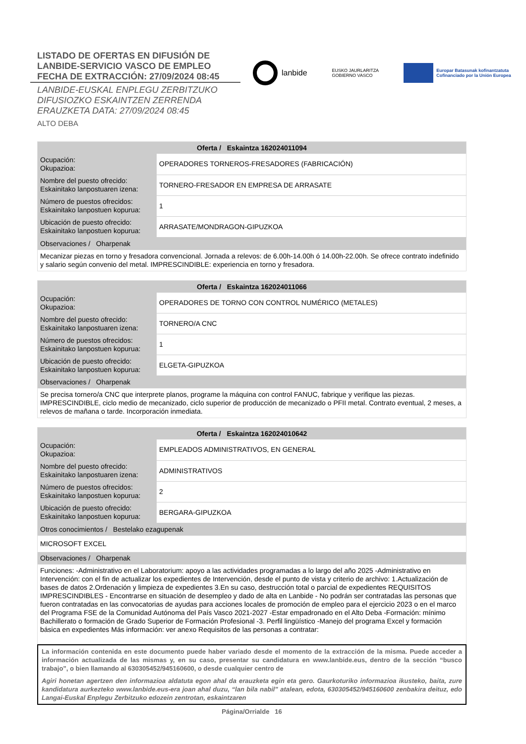LISTADO DE OFERTAS EN DIFUSIÓN DE
LANBIDE-SERVICIO VASCO DE EMPLEO
FECHA DE EXTRACCIÓN: 27/09/2024 08:45
LANBIDE-EUSKAL ENPLEGU ZERBITZUKO
DIFUSIOZKO ESKAINTZEN ZERRENDA
ERAUZKETA DATA: 27/09/2024 08:45
ALTO DEBA
lanbide
EUSKO JAURLARITZA
GOBIERNO VASCO
Europar Batasunak kofinantzatuta
Cofinanciado por la Unión Europea
| Oferta / Eskaintza 162024011094 | |
| --- | --- |
| Ocupación: Okupazioa: | OPERADORES TORNEROS-FRESADORES (FABRICACIÓN) |
| Nombre del puesto ofrecido: Eskainitako lanpostuaren izena: | TORNERO-FRESADOR EN EMPRESA DE ARRASATE |
| Número de puestos ofrecidos: Eskainitako lanpostuen kopurua: | 1 |
| Ubicación de puesto ofrecido: Eskainitako lanpostuen kopurua: | ARRASATE/MONDRAGON-GIPUZKOA |
| Observaciones / Oharpenak | |
| Mecanizar piezas en torno y fresadora convencional. Jornada a relevos: de 6.00h-14.00h ó 14.00h-22.00h. Se ofrece contrato indefinido y salario según convenio del metal. IMPRESCINDIBLE: experiencia en torno y fresadora. | |
| Oferta / Eskaintza 162024011066 | |
| --- | --- |
| Ocupación: Okupazioa: | OPERADORES DE TORNO CON CONTROL NUMÉRICO (METALES) |
| Nombre del puesto ofrecido: Eskainitako lanpostuaren izena: | TORNERO/A CNC |
| Número de puestos ofrecidos: Eskainitako lanpostuen kopurua: | 1 |
| Ubicación de puesto ofrecido: Eskainitako lanpostuen kopurua: | ELGETA-GIPUZKOA |
| Observaciones / Oharpenak | |
| Se precisa tornero/a CNC que interprete planos, programe la máquina con control FANUC, fabrique y verifique las piezas. IMPRESCINDIBLE, ciclo medio de mecanizado, ciclo superior de producción de mecanizado o PFII metal. Contrato eventual, 2 meses, a relevos de mañana o tarde. Incorporación inmediata. | |
| Oferta / Eskaintza 162024010642 | |
| --- | --- |
| Ocupación: Okupazioa: | EMPLEADOS ADMINISTRATIVOS, EN GENERAL |
| Nombre del puesto ofrecido: Eskainitako lanpostuaren izena: | ADMINISTRATIVOS |
| Número de puestos ofrecidos: Eskainitako lanpostuen kopurua: | 2 |
| Ubicación de puesto ofrecido: Eskainitako lanpostuen kopurua: | BERGARA-GIPUZKOA |
| Otros conocimientos / Bestelako ezagupenak | |
| MICROSOFT EXCEL | |
| Observaciones / Oharpenak | |
| Funciones: -Administrativo en el Laboratorium: apoyo a las actividades programadas a lo largo del año 2025 -Administrativo en Intervención: con el fin de actualizar los expedientes de Intervención, desde el punto de vista y criterio de archivo: 1.Actualización de bases de datos 2.Ordenación y limpieza de expedientes 3.En su caso, destrucción total o parcial de expedientes REQUISITOS IMPRESCINDIBLES - Encontrarse en situación de desempleo y dado de alta en Lanbide - No podrán ser contratadas las personas que fueron contratadas en las convocatorias de ayudas para acciones locales de promoción de empleo para el ejercicio 2023 o en el marco del Programa FSE de la Comunidad Autónoma del País Vasco 2021-2027 -Estar empadronado en el Alto Deba -Formación: mínimo Bachillerato o formación de Grado Superior de Formación Profesional -3. Perfil lingüístico -Manejo del programa Excel y formación básica en expedientes Más información: ver anexo Requisitos de las personas a contratar: | |
La información contenida en este documento puede haber variado desde el momento de la extracción de la misma. Puede acceder a información actualizada de las mismas y, en su caso, presentar su candidatura en www.lanbide.eus, dentro de la sección “busco trabajo”, o bien llamando al 630305452/945160600, o desde cualquier centro de
Agiri honetan agertzen den informazioa aldatuta egon ahal da erauzketa egin eta gero. Gaurkoturiko informazioa ikusteko, baita, zure kandidatura aurkezteko www.lanbide.eus-era joan ahal duzu, “lan bila nabil” atalean, edota, 630305452/945160600 zenbakira deituz, edo Langai-Euskal Enplegu Zerbitzuko edozein zentrotan, eskaintzaren
Página/Orrialde 16